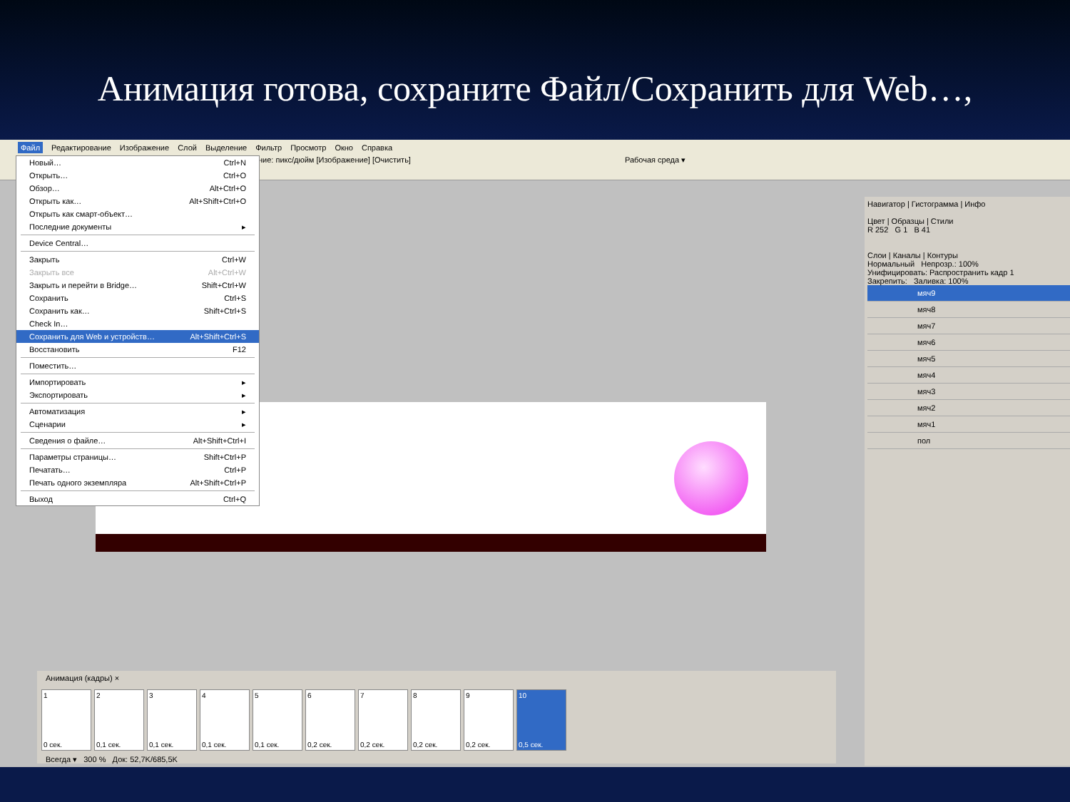Анимация готова, сохраните Файл/Сохранить для Web…,
Файл Редактирование Изображение Слой Выделение Фильтр Просмотр Окно Справка
ние: пикс/дюйм [Изображение] [Очистить] Рабочая среда ▾
Новый… Ctrl+N
Открыть… Ctrl+O
Обзор… Alt+Ctrl+O
Открыть как… Alt+Shift+Ctrl+O
Открыть как смарт-объект…
Последние документы ▸
Device Central…
Закрыть Ctrl+W
Закрыть все Alt+Ctrl+W
Закрыть и перейти в Bridge… Shift+Ctrl+W
Сохранить Ctrl+S
Сохранить как… Shift+Ctrl+S
Check In…
Сохранить для Web и устройств… Alt+Shift+Ctrl+S
Восстановить F12
Поместить…
Импортировать ▸
Экспортировать ▸
Автоматизация ▸
Сценарии ▸
Сведения о файле… Alt+Shift+Ctrl+I
Параметры страницы… Shift+Ctrl+P
Печатать… Ctrl+P
Печать одного экземпляра Alt+Shift+Ctrl+P
Выход Ctrl+Q
Навигатор | Гистограмма | Инфо
Цвет | Образцы | Стили
R 252 G 1 B 41
Слои | Каналы | Контуры
Нормальный Непрозр.: 100%
Унифицировать: Распространить кадр 1
Закрепить: Заливка: 100%
мяч9
мяч8
мяч7
мяч6
мяч5
мяч4
мяч3
мяч2
мяч1
пол
Анимация (кадры) ×
1
0 сек.
2
0,1 сек.
3
0,1 сек.
4
0,1 сек.
5
0,1 сек.
6
0,2 сек.
7
0,2 сек.
8
0,2 сек.
9
0,2 сек.
10
0,5 сек.
Всегда ▾ 300 % Док: 52,7K/685,5K